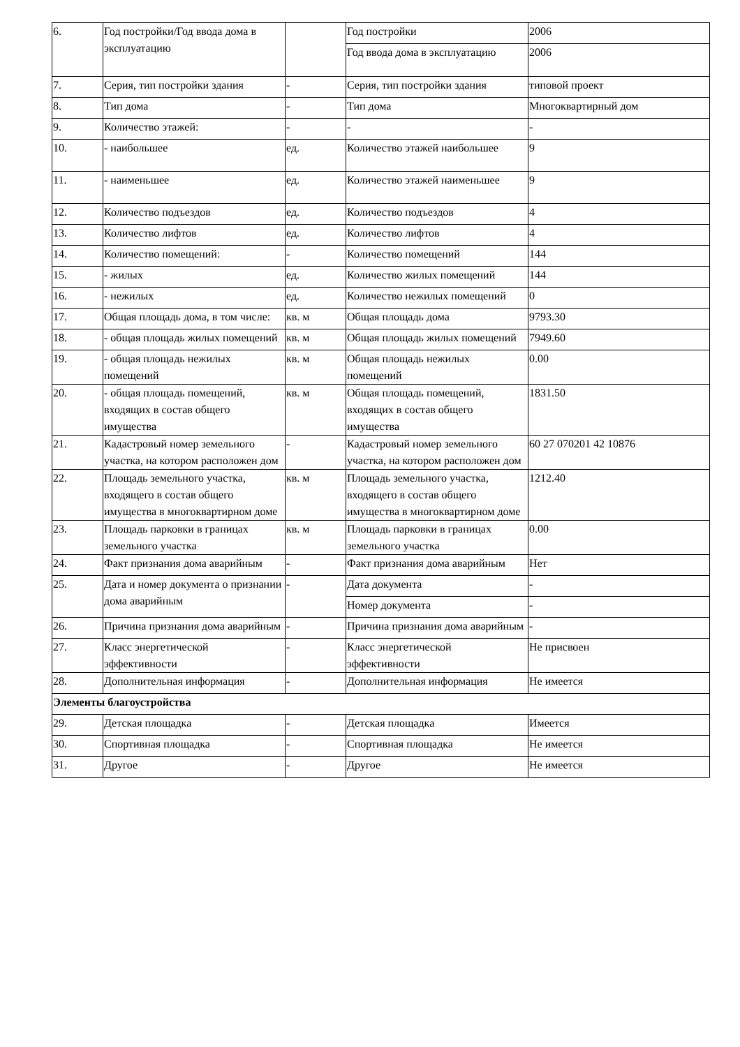| 6. | Год постройки/Год ввода дома в эксплуатацию | | Год постройки | 2006 |
| | | | Год ввода дома в эксплуатацию | 2006 |
| 7. | Серия, тип постройки здания | - | Серия, тип постройки здания | типовой проект |
| 8. | Тип дома | - | Тип дома | Многоквартирный дом |
| 9. | Количество этажей: | - | - | - |
| 10. | - наибольшее | ед. | Количество этажей наибольшее | 9 |
| 11. | - наименьшее | ед. | Количество этажей наименьшее | 9 |
| 12. | Количество подъездов | ед. | Количество подъездов | 4 |
| 13. | Количество лифтов | ед. | Количество лифтов | 4 |
| 14. | Количество помещений: | - | Количество помещений | 144 |
| 15. | - жилых | ед. | Количество жилых помещений | 144 |
| 16. | - нежилых | ед. | Количество нежилых помещений | 0 |
| 17. | Общая площадь дома, в том числе: | кв. м | Общая площадь дома | 9793.30 |
| 18. | - общая площадь жилых помещений | кв. м | Общая площадь жилых помещений | 7949.60 |
| 19. | - общая площадь нежилых помещений | кв. м | Общая площадь нежилых помещений | 0.00 |
| 20. | - общая площадь помещений, входящих в состав общего имущества | кв. м | Общая площадь помещений, входящих в состав общего имущества | 1831.50 |
| 21. | Кадастровый номер земельного участка, на котором расположен дом | - | Кадастровый номер земельного участка, на котором расположен дом | 60 27 070201 42 10876 |
| 22. | Площадь земельного участка, входящего в состав общего имущества в многоквартирном доме | кв. м | Площадь земельного участка, входящего в состав общего имущества в многоквартирном доме | 1212.40 |
| 23. | Площадь парковки в границах земельного участка | кв. м | Площадь парковки в границах земельного участка | 0.00 |
| 24. | Факт признания дома аварийным | - | Факт признания дома аварийным | Нет |
| 25. | Дата и номер документа о признании дома аварийным | - | Дата документа | - |
| | | | Номер документа | - |
| 26. | Причина признания дома аварийным | - | Причина признания дома аварийным | - |
| 27. | Класс энергетической эффективности | - | Класс энергетической эффективности | Не присвоен |
| 28. | Дополнительная информация | - | Дополнительная информация | Не имеется |
| Элементы благоустройства | | | | |
| 29. | Детская площадка | - | Детская площадка | Имеется |
| 30. | Спортивная площадка | - | Спортивная площадка | Не имеется |
| 31. | Другое | - | Другое | Не имеется |